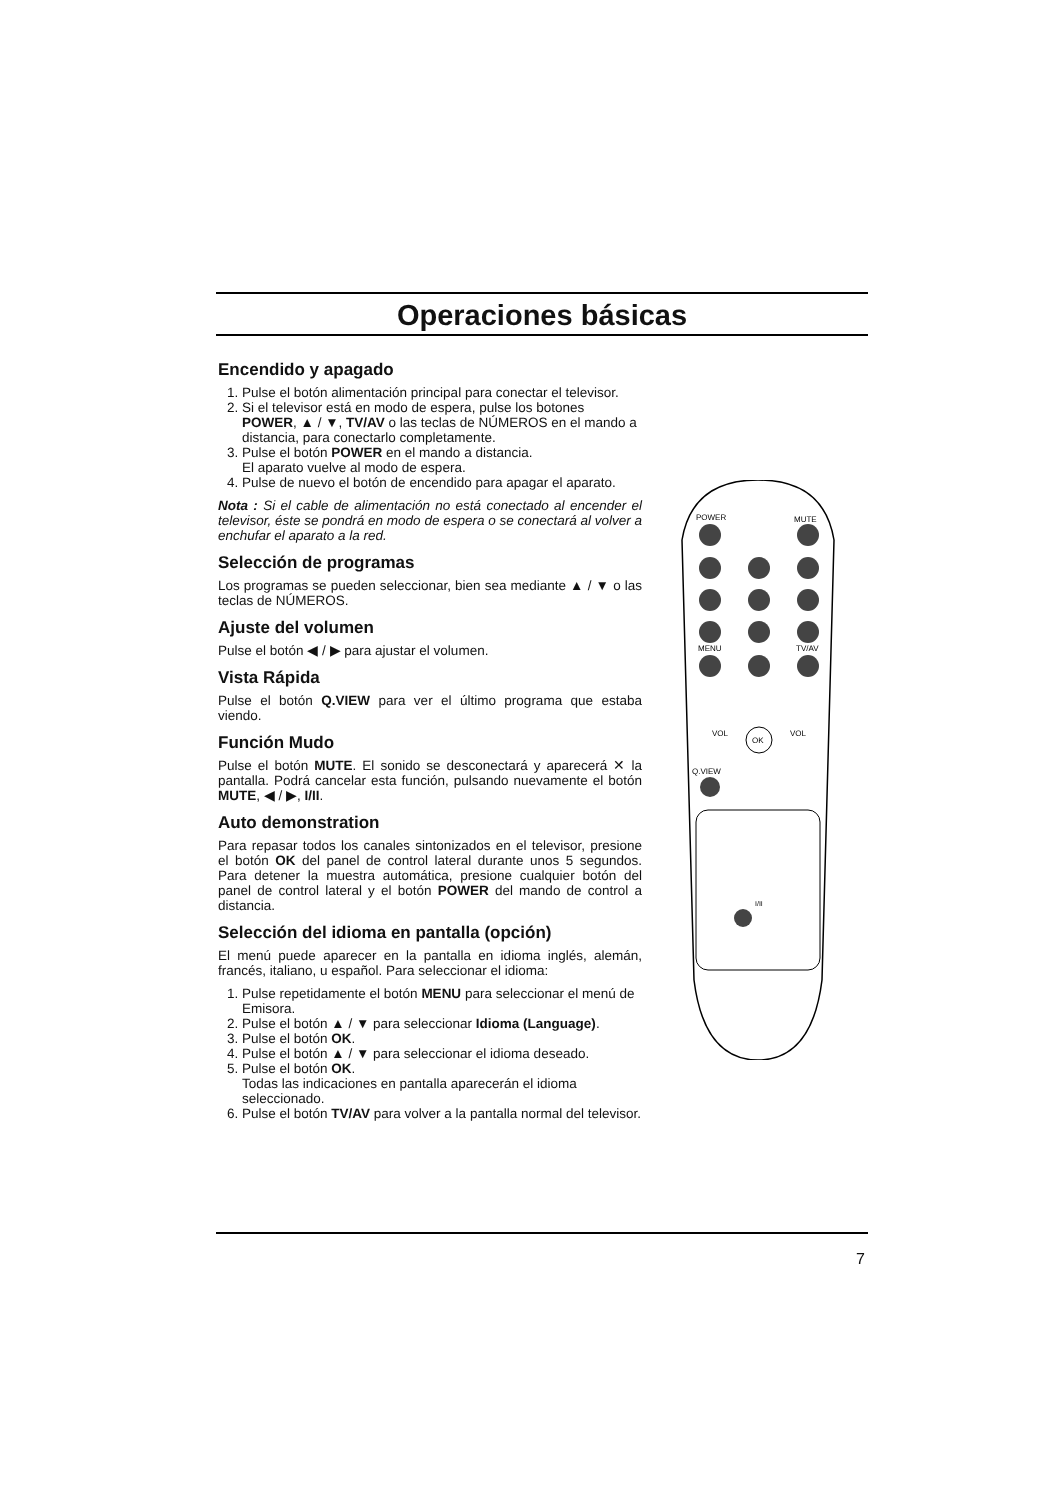Operaciones básicas
Encendido y apagado
1. Pulse el botón alimentación principal para conectar el televisor.
2. Si el televisor está en modo de espera, pulse los botones POWER, ▲ / ▼, TV/AV o las teclas de NÚMEROS en el mando a distancia, para conectarlo completamente.
3. Pulse el botón POWER en el mando a distancia.
El aparato vuelve al modo de espera.
4. Pulse de nuevo el botón de encendido para apagar el aparato.
Nota : Si el cable de alimentación no está conectado al encender el televisor, éste se pondrá en modo de espera o se conectará al volver a enchufar el aparato a la red.
Selección de programas
Los programas se pueden seleccionar, bien sea mediante ▲ / ▼ o las teclas de NÚMEROS.
Ajuste del volumen
Pulse el botón ◀ / ▶ para ajustar el volumen.
Vista Rápida
Pulse el botón Q.VIEW para ver el último programa que estaba viendo.
Función Mudo
Pulse el botón MUTE. El sonido se desconectará y aparecerá ✕ la pantalla. Podrá cancelar esta función, pulsando nuevamente el botón MUTE, ◀ / ▶, I/II.
Auto demonstration
Para repasar todos los canales sintonizados en el televisor, presione el botón OK del panel de control lateral durante unos 5 segundos. Para detener la muestra automática, presione cualquier botón del panel de control lateral y el botón POWER del mando de control a distancia.
Selección del idioma en pantalla (opción)
El menú puede aparecer en la pantalla en idioma inglés, alemán, francés, italiano, u español. Para seleccionar el idioma:
1. Pulse repetidamente el botón MENU para seleccionar el menú de Emisora.
2. Pulse el botón ▲ / ▼ para seleccionar Idioma (Language).
3. Pulse el botón OK.
4. Pulse el botón ▲ / ▼ para seleccionar el idioma deseado.
5. Pulse el botón OK.
Todas las indicaciones en pantalla aparecerán el idioma seleccionado.
6. Pulse el botón TV/AV para volver a la pantalla normal del televisor.
POWER
MUTE
MENU
TV/AV
Q.VIEW
OK
VOL
VOL
I/II
7